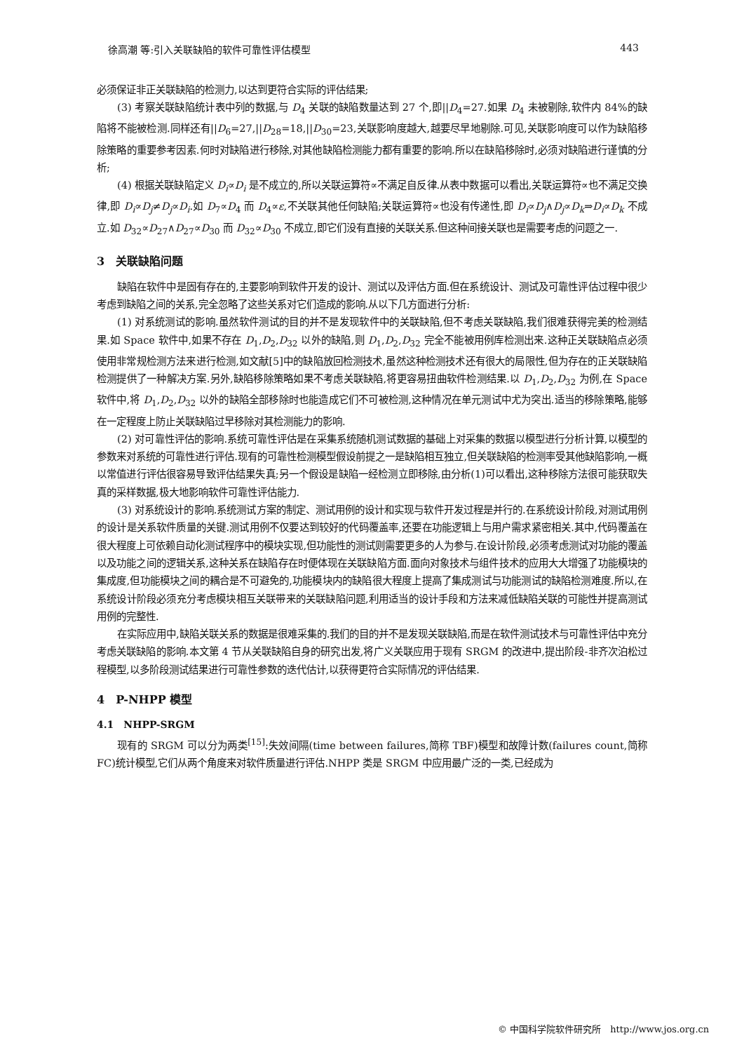徐高潮 等:引入关联缺陷的软件可靠性评估模型 443
必须保证非正关联缺陷的检测力,以达到更符合实际的评估结果;
(3) 考察关联缺陷统计表中列的数据,与 D<sub>4</sub> 关联的缺陷数量达到 27 个,即||D<sub>4</sub>=27.如果 D<sub>4</sub> 未被剔除,软件内 84%的缺陷将不能被检测.同样还有||D<sub>6</sub>=27,||D<sub>28</sub>=18,||D<sub>30</sub>=23,关联影响度越大,越要尽早地剔除.可见,关联影响度可以作为缺陷移除策略的重要参考因素.何时对缺陷进行移除,对其他缺陷检测能力都有重要的影响.所以在缺陷移除时,必须对缺陷进行谨慎的分析;
(4) 根据关联缺陷定义 D<sub>i</sub>∝D<sub>i</sub> 是不成立的,所以关联运算符∝不满足自反律.从表中数据可以看出,关联运算符∝也不满足交换律,即 D<sub>i</sub>∝D<sub>j</sub>≠D<sub>j</sub>∝D<sub>i</sub>.如 D<sub>7</sub>∝D<sub>4</sub> 而 D<sub>4</sub>∝ε,不关联其他任何缺陷;关联运算符∝也没有传递性,即 D<sub>i</sub>∝D<sub>j</sub>∧D<sub>j</sub>∝D<sub>k</sub>⇒D<sub>i</sub>∝D<sub>k</sub> 不成立.如 D<sub>32</sub>∝D<sub>27</sub>∧D<sub>27</sub>∝D<sub>30</sub> 而 D<sub>32</sub>∝D<sub>30</sub> 不成立,即它们没有直接的关联关系.但这种间接关联也是需要考虑的问题之一.
3　关联缺陷问题
缺陷在软件中是固有存在的,主要影响到软件开发的设计、测试以及评估方面.但在系统设计、测试及可靠性评估过程中很少考虑到缺陷之间的关系,完全忽略了这些关系对它们造成的影响.从以下几方面进行分析:
(1) 对系统测试的影响.虽然软件测试的目的并不是发现软件中的关联缺陷,但不考虑关联缺陷,我们很难获得完美的检测结果.如 Space 软件中,如果不存在 D<sub>1</sub>,D<sub>2</sub>,D<sub>32</sub> 以外的缺陷,则 D<sub>1</sub>,D<sub>2</sub>,D<sub>32</sub> 完全不能被用例库检测出来.这种正关联缺陷点必须使用非常规检测方法来进行检测,如文献[5]中的缺陷放回检测技术,虽然这种检测技术还有很大的局限性,但为存在的正关联缺陷检测提供了一种解决方案.另外,缺陷移除策略如果不考虑关联缺陷,将更容易扭曲软件检测结果.以 D<sub>1</sub>,D<sub>2</sub>,D<sub>32</sub> 为例,在 Space 软件中,将 D<sub>1</sub>,D<sub>2</sub>,D<sub>32</sub> 以外的缺陷全部移除时也能造成它们不可被检测,这种情况在单元测试中尤为突出.适当的移除策略,能够在一定程度上防止关联缺陷过早移除对其检测能力的影响.
(2) 对可靠性评估的影响.系统可靠性评估是在采集系统随机测试数据的基础上对采集的数据以模型进行分析计算,以模型的参数来对系统的可靠性进行评估.现有的可靠性检测模型假设前提之一是缺陷相互独立,但关联缺陷的检测率受其他缺陷影响,一概以常值进行评估很容易导致评估结果失真;另一个假设是缺陷一经检测立即移除,由分析(1)可以看出,这种移除方法很可能获取失真的采样数据,极大地影响软件可靠性评估能力.
(3) 对系统设计的影响.系统测试方案的制定、测试用例的设计和实现与软件开发过程是并行的.在系统设计阶段,对测试用例的设计是关系软件质量的关键.测试用例不仅要达到较好的代码覆盖率,还要在功能逻辑上与用户需求紧密相关.其中,代码覆盖在很大程度上可依赖自动化测试程序中的模块实现,但功能性的测试则需要更多的人为参与.在设计阶段,必须考虑测试对功能的覆盖以及功能之间的逻辑关系,这种关系在缺陷存在时便体现在关联缺陷方面.面向对象技术与组件技术的应用大大增强了功能模块的集成度,但功能模块之间的耦合是不可避免的,功能模块内的缺陷很大程度上提高了集成测试与功能测试的缺陷检测难度.所以,在系统设计阶段必须充分考虑模块相互关联带来的关联缺陷问题,利用适当的设计手段和方法来减低缺陷关联的可能性并提高测试用例的完整性.
在实际应用中,缺陷关联关系的数据是很难采集的.我们的目的并不是发现关联缺陷,而是在软件测试技术与可靠性评估中充分考虑关联缺陷的影响.本文第 4 节从关联缺陷自身的研究出发,将广义关联应用于现有 SRGM 的改进中,提出阶段-非齐次泊松过程模型,以多阶段测试结果进行可靠性参数的迭代估计,以获得更符合实际情况的评估结果.
4　P-NHPP 模型
4.1　NHPP-SRGM
现有的 SRGM 可以分为两类<sup>[15]</sup>:失效间隔(time between failures,简称 TBF)模型和故障计数(failures count,简称 FC)统计模型,它们从两个角度来对软件质量进行评估.NHPP 类是 SRGM 中应用最广泛的一类,已经成为
© 中国科学院软件研究所　http://www.jos.org.cn